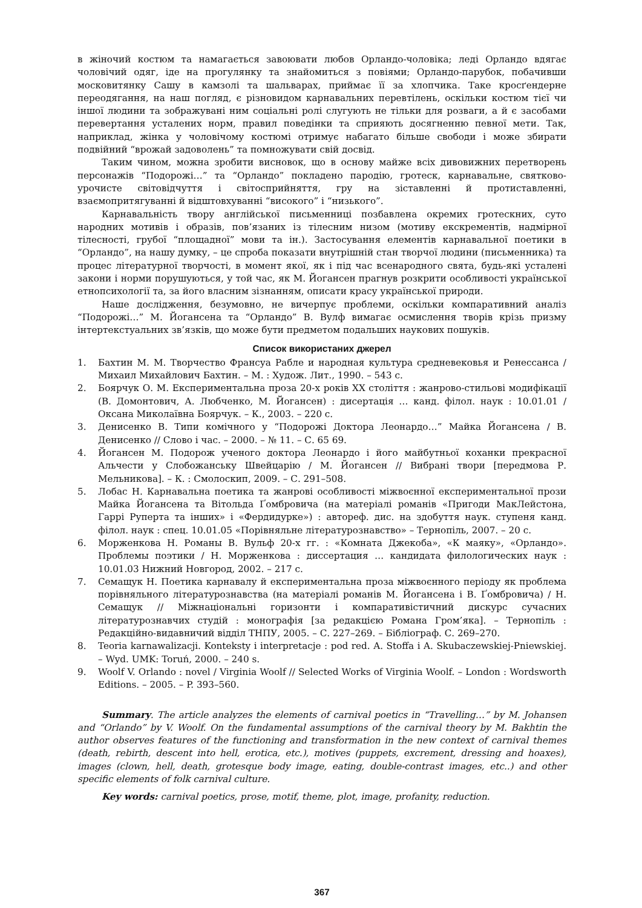в жіночий костюм та намагається завоювати любов Орландо-чоловіка; леді Орландо вдягає чоловічий одяг, іде на прогулянку та знайомиться з повіями; Орландо-парубок, побачивши московитянку Сашу в камзолі та шальварах, приймає її за хлопчика. Таке кросґендерне переодягання, на наш погляд, є різновидом карнавальних перевтілень, оскільки костюм тієї чи іншої людини та зображувані ним соціальні ролі слугують не тільки для розваги, а й є засобами перевертання усталених норм, правил поведінки та сприяють досягненню певної мети. Так, наприклад, жінка у чоловічому костюмі отримує набагато більше свободи і може збирати подвійний “врожай задоволень” та помножувати свій досвід.
Таким чином, можна зробити висновок, що в основу майже всіх дивовижних перетворень персонажів “Подорожі…” та “Орландо” покладено пародію, гротеск, карнавальне, святково-урочисте світовідчуття і світосприйняття, гру на зіставленні й протиставленні, взаємопритягуванні й відштовхуванні “високого” і “низького”.
Карнавальність твору англійської письменниці позбавлена окремих гротескних, суто народних мотивів і образів, пов’язаних із тілесним низом (мотиву екскрементів, надмірної тілесності, грубої “площадної” мови та ін.). Застосування елементів карнавальної поетики в “Орландо”, на нашу думку, – це спроба показати внутрішній стан творчої людини (письменника) та процес літературної творчості, в момент якої, як і під час всенародного свята, будь-які усталені закони і норми порушуються, у той час, як М. Йогансен прагнув розкрити особливості української етнопсихології та, за його власним зізнанням, описати красу української природи.
Наше дослідження, безумовно, не вичерпує проблеми, оскільки компаративний аналіз “Подорожі…” М. Йогансена та “Орландо” В. Вулф вимагає осмислення творів крізь призму інтертекстуальних зв’язків, що може бути предметом подальших наукових пошуків.
Список використаних джерел
1. Бахтин М. М. Творчество Франсуа Рабле и народная культура средневековья и Ренессанса / Михаил Михайлович Бахтин. – М. : Худож. Лит., 1990. – 543 с.
2. Боярчук О. М. Експериментальна проза 20-х років ХХ століття : жанрово-стильові модифікації (В. Домонтович, А. Любченко, М. Йогансен) : дисертація … канд. філол. наук : 10.01.01 / Оксана Миколаївна Боярчук. – К., 2003. – 220 с.
3. Денисенко В. Типи комічного у “Подорожі Доктора Леонардо…” Майка Йогансена / В. Денисенко // Слово і час. – 2000. – № 11. – С. 65 69.
4. Йогансен М. Подорож ученого доктора Леонардо і його майбутньої коханки прекрасної Альчести у Слобожанську Швейцарію / М. Йогансен // Вибрані твори [передмова Р. Мельникова]. – К. : Смолоскип, 2009. – С. 291–508.
5. Лобас Н. Карнавальна поетика та жанрові особливості міжвоєнної експериментальної прози Майка Йогансена та Вітольда Ґомбровича (на матеріалі романів «Пригоди МакЛейстона, Гаррі Руперта та інших» і «Фердидурке») : автореф. дис. на здобуття наук. ступеня канд. філол. наук : спец. 10.01.05 «Порівняльне літературознавство» – Тернопіль, 2007. – 20 с.
6. Морженкова Н. Романы В. Вульф 20-х гг. : «Комната Джекоба», «К маяку», «Орландо». Проблемы поэтики / Н. Морженкова : диссертация … кандидата филологических наук : 10.01.03 Нижний Новгород, 2002. – 217 с.
7. Семащук Н. Поетика карнавалу й експериментальна проза міжвоєнного періоду як проблема порівняльного літературознавства (на матеріалі романів М. Йогансена і В. Ґомбровича) / Н. Семащук // Міжнаціональні горизонти і компаративістичний дискурс сучасних літературознавчих студій : монографія [за редакцією Романа Гром’яка]. – Тернопіль : Редакційно-видавничий відділ ТНПУ, 2005. – С. 227–269. – Бібліограф. С. 269–270.
8. Teoria karnawalizacji. Konteksty i interpretacje : pod red. A. Stoffa i A. Skubaczewskiej-Pniewskiej. – Wyd. UMK: Toruń, 2000. – 240 s.
9. Woolf V. Orlando : novel / Virginia Woolf // Selected Works of Virginia Woolf. – London : Wordsworth Editions. – 2005. – P. 393–560.
Summary. The article analyzes the elements of carnival poetics in “Travelling…” by M. Johansen and “Orlando” by V. Woolf. On the fundamental assumptions of the carnival theory by M. Bakhtin the author observes features of the functioning and transformation in the new context of carnival themes (death, rebirth, descent into hell, erotica, etc.), motives (puppets, excrement, dressing and hoaxes), images (clown, hell, death, grotesque body image, eating, double-contrast images, etc..) and other specific elements of folk carnival culture.
Key words: carnival poetics, prose, motif, theme, plot, image, profanity, reduction.
367